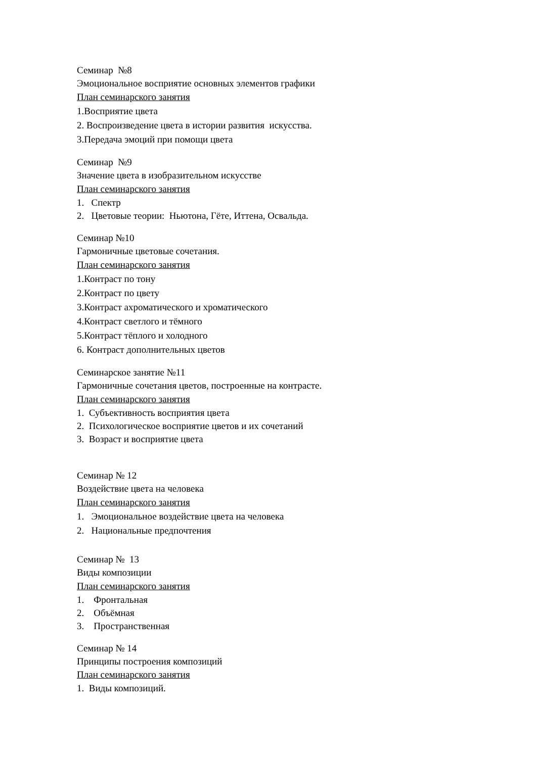Семинар №8
Эмоциональное восприятие основных элементов графики
План семинарского занятия
1.Восприятие цвета
2. Воспроизведение цвета в истории развития искусства.
3.Передача эмоций при помощи цвета
Семинар №9
Значение цвета в изобразительном искусстве
План семинарского занятия
1. Спектр
2. Цветовые теории: Ньютона, Гёте, Иттена, Освальда.
Семинар №10
Гармоничные цветовые сочетания.
План семинарского занятия
1.Контраст по тону
2.Контраст по цвету
3.Контраст ахроматического и хроматического
4.Контраст светлого и тёмного
5.Контраст тёплого и холодного
6. Контраст дополнительных цветов
Семинарское занятие №11
Гармоничные сочетания цветов, построенные на контрасте.
План семинарского занятия
1. Субъективность восприятия цвета
2. Психологическое восприятие цветов и их сочетаний
3. Возраст и восприятие цвета
Семинар № 12
Воздействие цвета на человека
План семинарского занятия
1. Эмоциональное воздействие цвета на человека
2. Национальные предпочтения
Семинар № 13
Виды композиции
План семинарского занятия
1. Фронтальная
2. Объёмная
3. Пространственная
Семинар № 14
Принципы построения композиций
План семинарского занятия
1. Виды композиций.